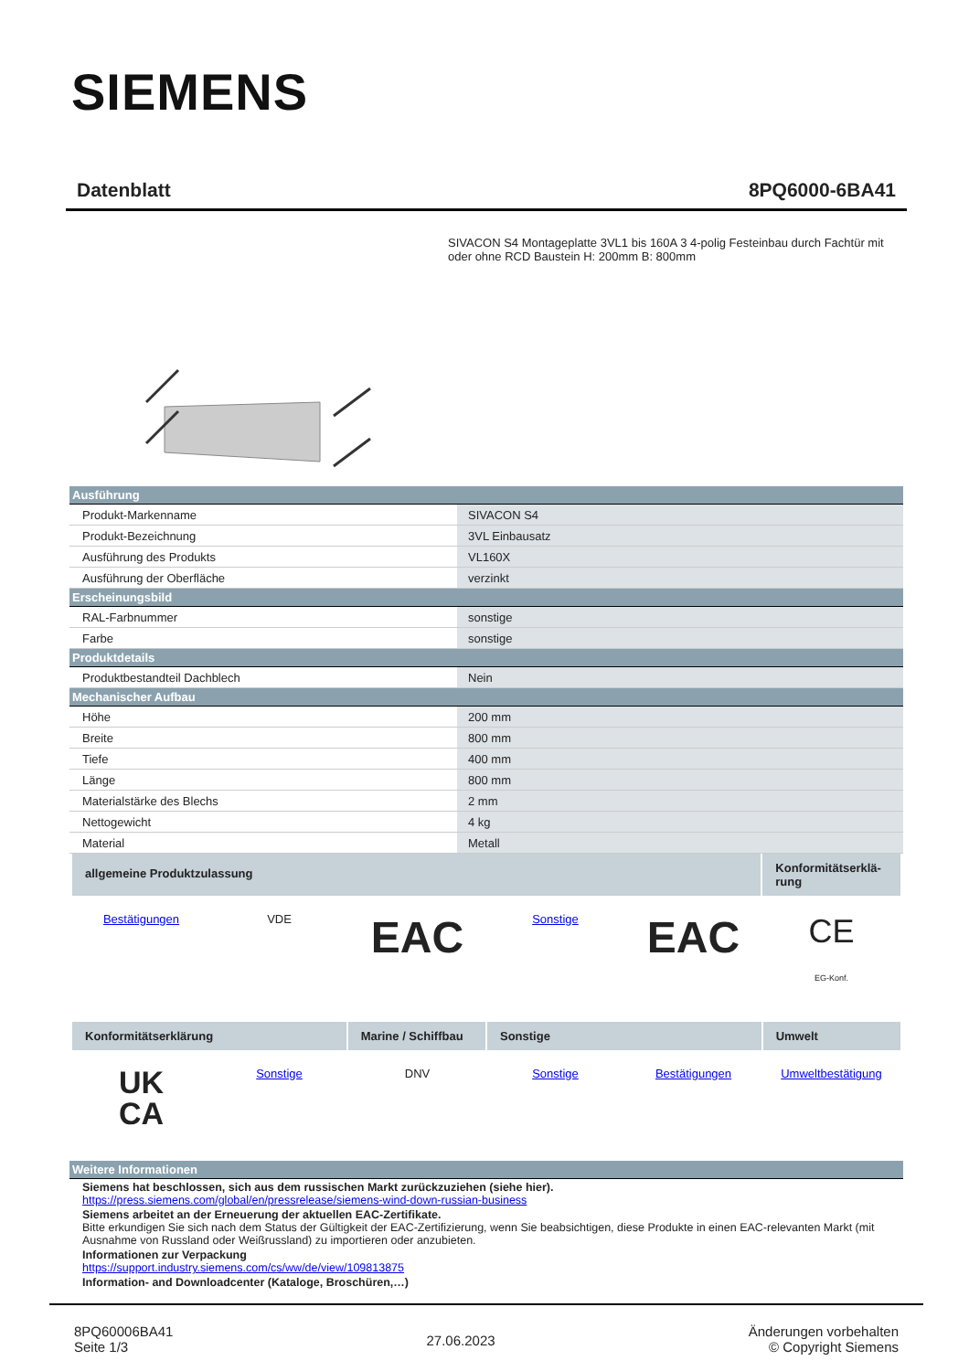SIEMENS
Datenblatt 8PQ6000-6BA41
SIVACON S4 Montageplatte 3VL1 bis 160A 3 4-polig Festeinbau durch Fachtür mit oder ohne RCD Baustein H: 200mm B: 800mm
| Ausführung | |
| --- | --- |
| Produkt-Markenname | SIVACON S4 |
| Produkt-Bezeichnung | 3VL Einbausatz |
| Ausführung des Produkts | VL160X |
| Ausführung der Oberfläche | verzinkt |
| Erscheinungsbild | |
| RAL-Farbnummer | sonstige |
| Farbe | sonstige |
| Produktdetails | |
| Produktbestandteil Dachblech | Nein |
| Mechanischer Aufbau | |
| Höhe | 200 mm |
| Breite | 800 mm |
| Tiefe | 400 mm |
| Länge | 800 mm |
| Materialstärke des Blechs | 2 mm |
| Nettogewicht | 4 kg |
| Material | Metall |
allgemeine Produktzulassung
Konformitätserklä-rung
Bestätigungen VDE
EAC
Sonstige
EAC
CE
EG-Konf.
Konformitätserklärung Marine / Schiffbau
Sonstige Umwelt
UK
CA
Sonstige DNV Sonstige Bestätigungen Umweltbestätigung
Weitere Informationen
Siemens hat beschlossen, sich aus dem russischen Markt zurückzuziehen (siehe hier).
https://press.siemens.com/global/en/pressrelease/siemens-wind-down-russian-business
Siemens arbeitet an der Erneuerung der aktuellen EAC-Zertifikate.
Bitte erkundigen Sie sich nach dem Status der Gültigkeit der EAC-Zertifizierung, wenn Sie beabsichtigen, diese Produkte in einen EAC-relevanten Markt (mit Ausnahme von Russland oder Weißrussland) zu importieren oder anzubieten.
Informationen zur Verpackung
https://support.industry.siemens.com/cs/ww/de/view/109813875
Information- and Downloadcenter (Kataloge, Broschüren,…)
8PQ60006BA41
Seite 1/3
27.06.2023
Änderungen vorbehalten
© Copyright Siemens